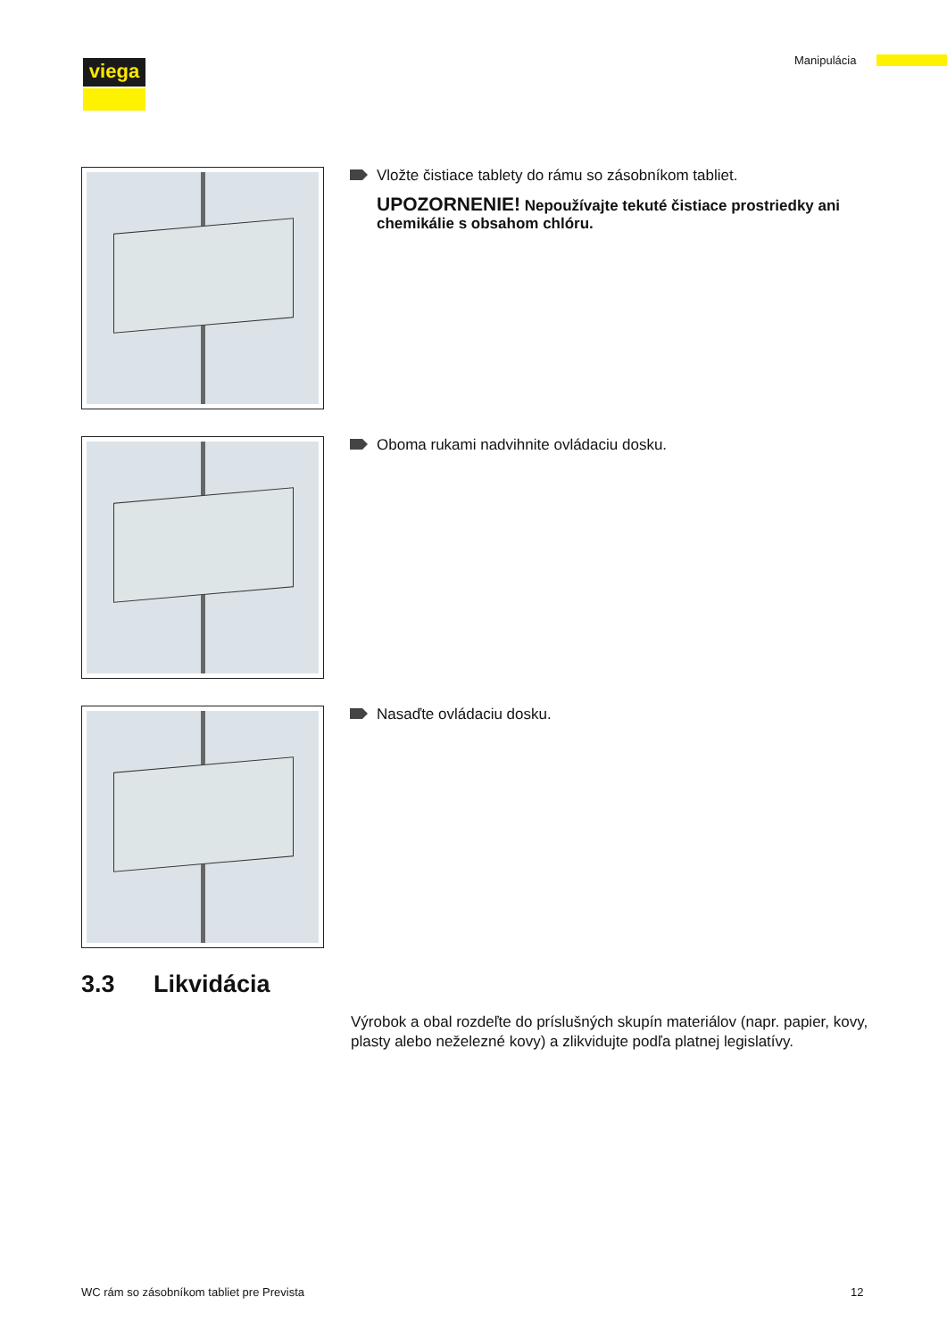viega Manipulácia
Vložte čistiace tablety do rámu so zásobníkom tabliet.
UPOZORNENIE! Nepoužívajte tekuté čistiace prostriedky ani chemikálie s obsahom chlóru.
Oboma rukami nadvihnite ovládaciu dosku.
Nasaďte ovládaciu dosku.
3.3 Likvidácia
Výrobok a obal rozdeľte do príslušných skupín materiálov (napr. papier, kovy, plasty alebo neželezné kovy) a zlikvidujte podľa platnej legislatívy.
WC rám so zásobníkom tabliet pre Prevista
12